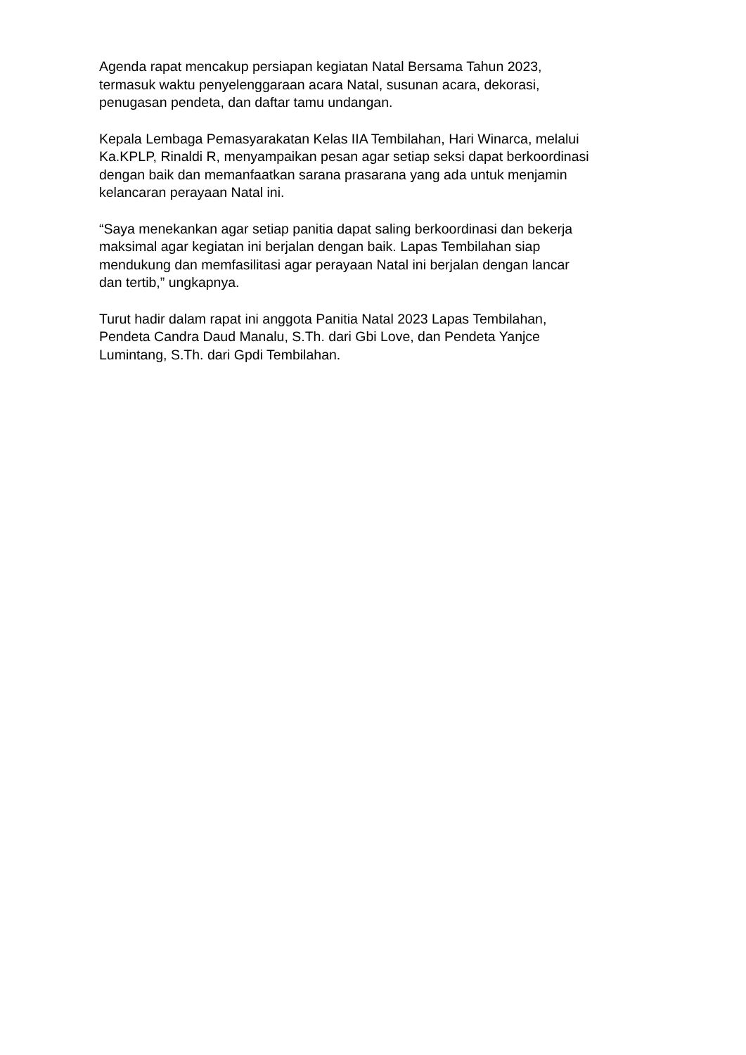Agenda rapat mencakup persiapan kegiatan Natal Bersama Tahun 2023,
termasuk waktu penyelenggaraan acara Natal, susunan acara, dekorasi,
penugasan pendeta, dan daftar tamu undangan.
Kepala Lembaga Pemasyarakatan Kelas IIA Tembilahan, Hari Winarca, melalui
Ka.KPLP, Rinaldi R, menyampaikan pesan agar setiap seksi dapat berkoordinasi
dengan baik dan memanfaatkan sarana prasarana yang ada untuk menjamin
kelancaran perayaan Natal ini.
“Saya menekankan agar setiap panitia dapat saling berkoordinasi dan bekerja
maksimal agar kegiatan ini berjalan dengan baik. Lapas Tembilahan siap
mendukung dan memfasilitasi agar perayaan Natal ini berjalan dengan lancar
dan tertib,” ungkapnya.
Turut hadir dalam rapat ini anggota Panitia Natal 2023 Lapas Tembilahan,
Pendeta Candra Daud Manalu, S.Th. dari Gbi Love, dan Pendeta Yanjce
Lumintang, S.Th. dari Gpdi Tembilahan.